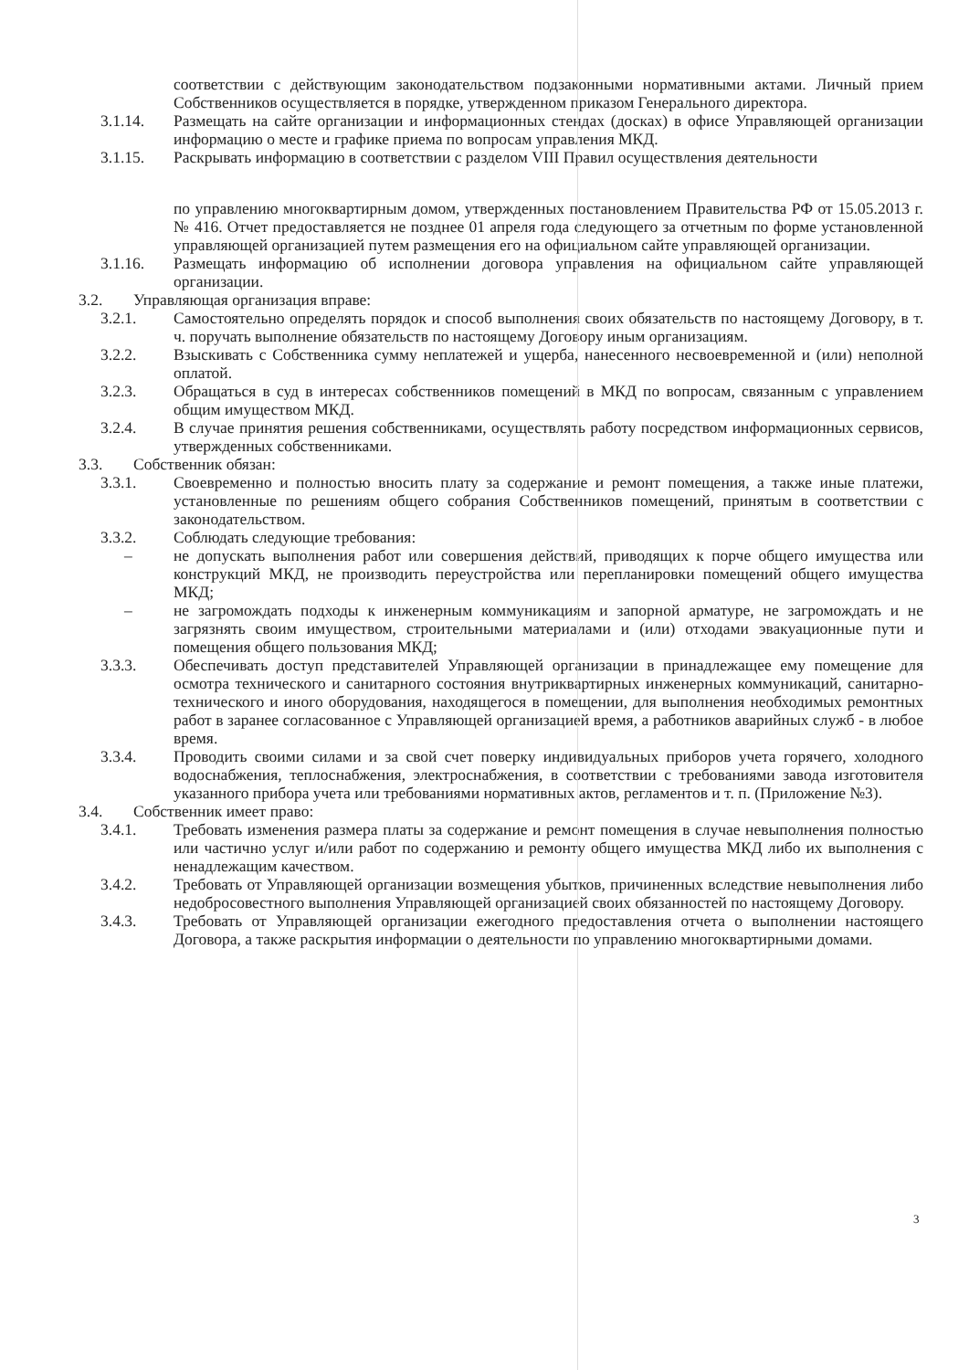соответствии с действующим законодательством подзаконными нормативными актами. Личный прием Собственников осуществляется в порядке, утвержденном приказом Генерального директора.
3.1.14. Размещать на сайте организации и информационных стендах (досках) в офисе Управляющей организации информацию о месте и графике приема по вопросам управления МКД.
3.1.15. Раскрывать информацию в соответствии с разделом VIII Правил осуществления деятельности
по управлению многоквартирным домом, утвержденных постановлением Правительства РФ от 15.05.2013 г. № 416. Отчет предоставляется не позднее 01 апреля года следующего за отчетным по форме установленной управляющей организацией путем размещения его на официальном сайте управляющей организации.
3.1.16. Размещать информацию об исполнении договора управления на официальном сайте управляющей организации.
3.2. Управляющая организация вправе:
3.2.1. Самостоятельно определять порядок и способ выполнения своих обязательств по настоящему Договору, в т. ч. поручать выполнение обязательств по настоящему Договору иным организациям.
3.2.2. Взыскивать с Собственника сумму неплатежей и ущерба, нанесенного несвоевременной и (или) неполной оплатой.
3.2.3. Обращаться в суд в интересах собственников помещений в МКД по вопросам, связанным с управлением общим имуществом МКД.
3.2.4. В случае принятия решения собственниками, осуществлять работу посредством информационных сервисов, утвержденных собственниками.
3.3. Собственник обязан:
3.3.1. Своевременно и полностью вносить плату за содержание и ремонт помещения, а также иные платежи, установленные по решениям общего собрания Собственников помещений, принятым в соответствии с законодательством.
3.3.2. Соблюдать следующие требования:
– не допускать выполнения работ или совершения действий, приводящих к порче общего имущества или конструкций МКД, не производить переустройства или перепланировки помещений общего имущества МКД;
– не загромождать подходы к инженерным коммуникациям и запорной арматуре, не загромождать и не загрязнять своим имуществом, строительными материалами и (или) отходами эвакуационные пути и помещения общего пользования МКД;
3.3.3. Обеспечивать доступ представителей Управляющей организации в принадлежащее ему помещение для осмотра технического и санитарного состояния внутриквартирных инженерных коммуникаций, санитарно-технического и иного оборудования, находящегося в помещении, для выполнения необходимых ремонтных работ в заранее согласованное с Управляющей организацией время, а работников аварийных служб - в любое время.
3.3.4. Проводить своими силами и за свой счет поверку индивидуальных приборов учета горячего, холодного водоснабжения, теплоснабжения, электроснабжения, в соответствии с требованиями завода изготовителя указанного прибора учета или требованиями нормативных актов, регламентов и т. п. (Приложение №3).
3.4. Собственник имеет право:
3.4.1. Требовать изменения размера платы за содержание и ремонт помещения в случае невыполнения полностью или частично услуг и/или работ по содержанию и ремонту общего имущества МКД либо их выполнения с ненадлежащим качеством.
3.4.2. Требовать от Управляющей организации возмещения убытков, причиненных вследствие невыполнения либо недобросовестного выполнения Управляющей организацией своих обязанностей по настоящему Договору.
3.4.3. Требовать от Управляющей организации ежегодного предоставления отчета о выполнении настоящего Договора, а также раскрытия информации о деятельности по управлению многоквартирными домами.
3